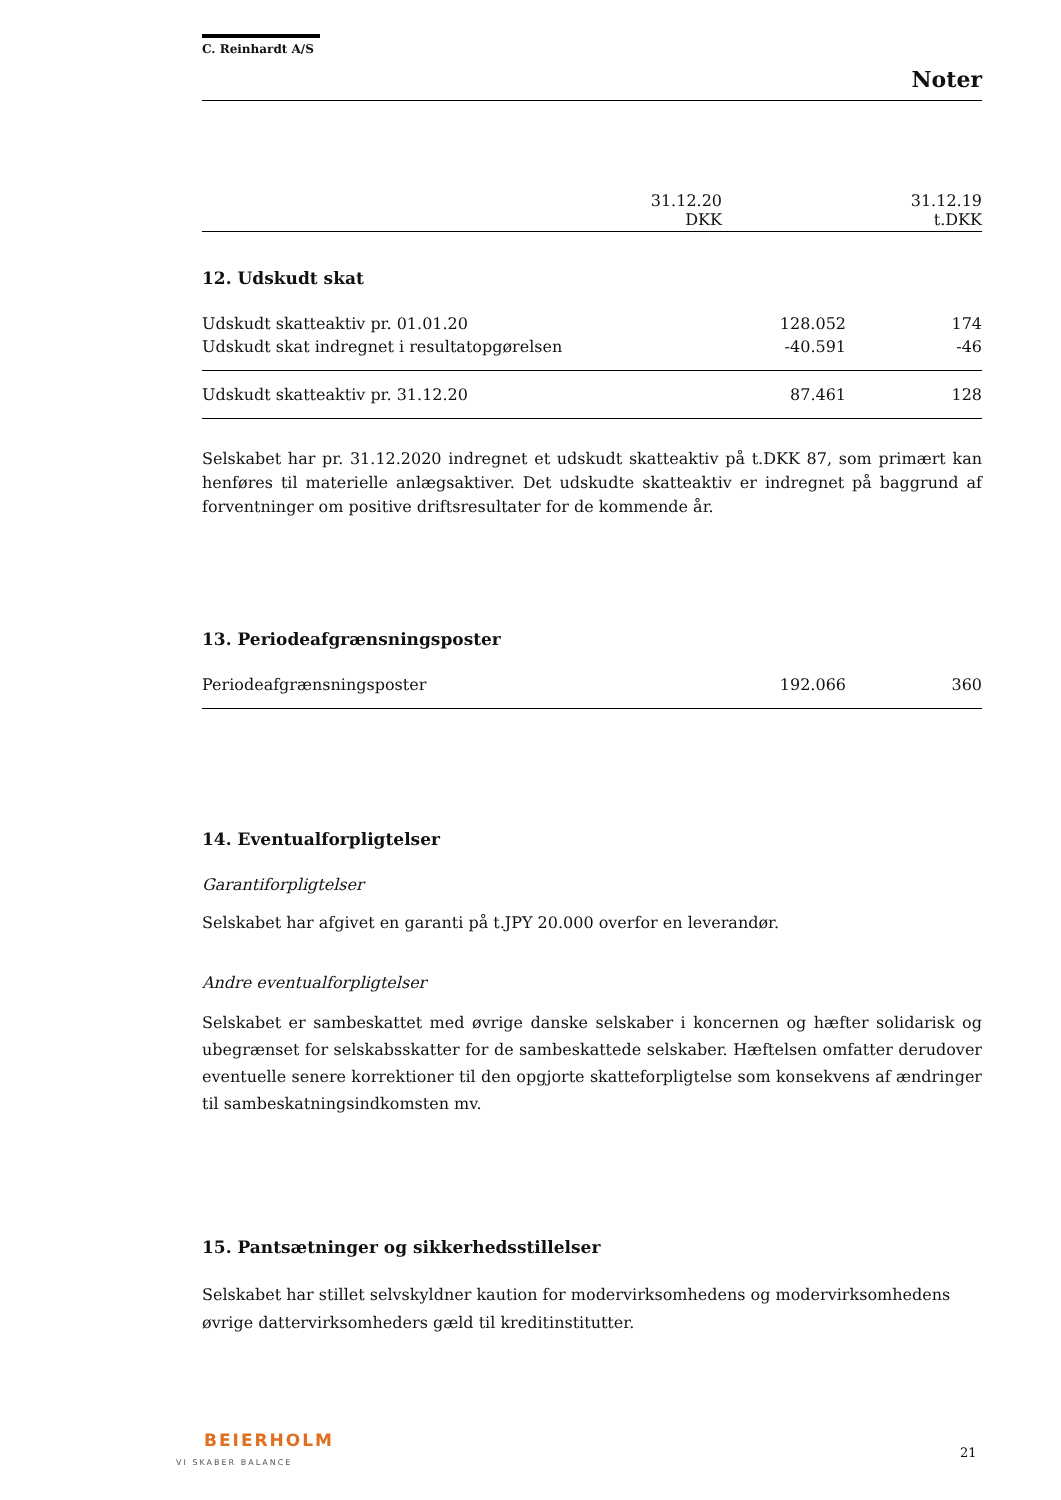C. Reinhardt A/S
Noter
| | 31.12.20 DKK | 31.12.19 t.DKK |
| --- | --- | --- |
12. Udskudt skat
| Udskudt skatteaktiv pr. 01.01.20 | 128.052 | 174 |
| Udskudt skat indregnet i resultatopgørelsen | -40.591 | -46 |
| Udskudt skatteaktiv pr. 31.12.20 | 87.461 | 128 |
Selskabet har pr. 31.12.2020 indregnet et udskudt skatteaktiv på t.DKK 87, som primært kan henføres til materielle anlægsaktiver. Det udskudte skatteaktiv er indregnet på baggrund af forventninger om positive driftsresultater for de kommende år.
13. Periodeafgrænsningsposter
| Periodeafgrænsningsposter | 192.066 | 360 |
14. Eventualforpligtelser
Garantiforpligtelser
Selskabet har afgivet en garanti på t.JPY 20.000 overfor en leverandør.
Andre eventualforpligtelser
Selskabet er sambeskattet med øvrige danske selskaber i koncernen og hæfter solidarisk og ubegrænset for selskabsskatter for de sambeskattede selskaber. Hæftelsen omfatter derudover eventuelle senere korrektioner til den opgjorte skatteforpligtelse som konsekvens af ændringer til sambeskatningsindkomsten mv.
15. Pantsætninger og sikkerhedsstillelser
Selskabet har stillet selvskyldner kaution for modervirksomhedens og modervirksomhedens øvrige dattervirksomheders gæld til kreditinstitutter.
BEIERHOLM
VI SKABER BALANCE
21